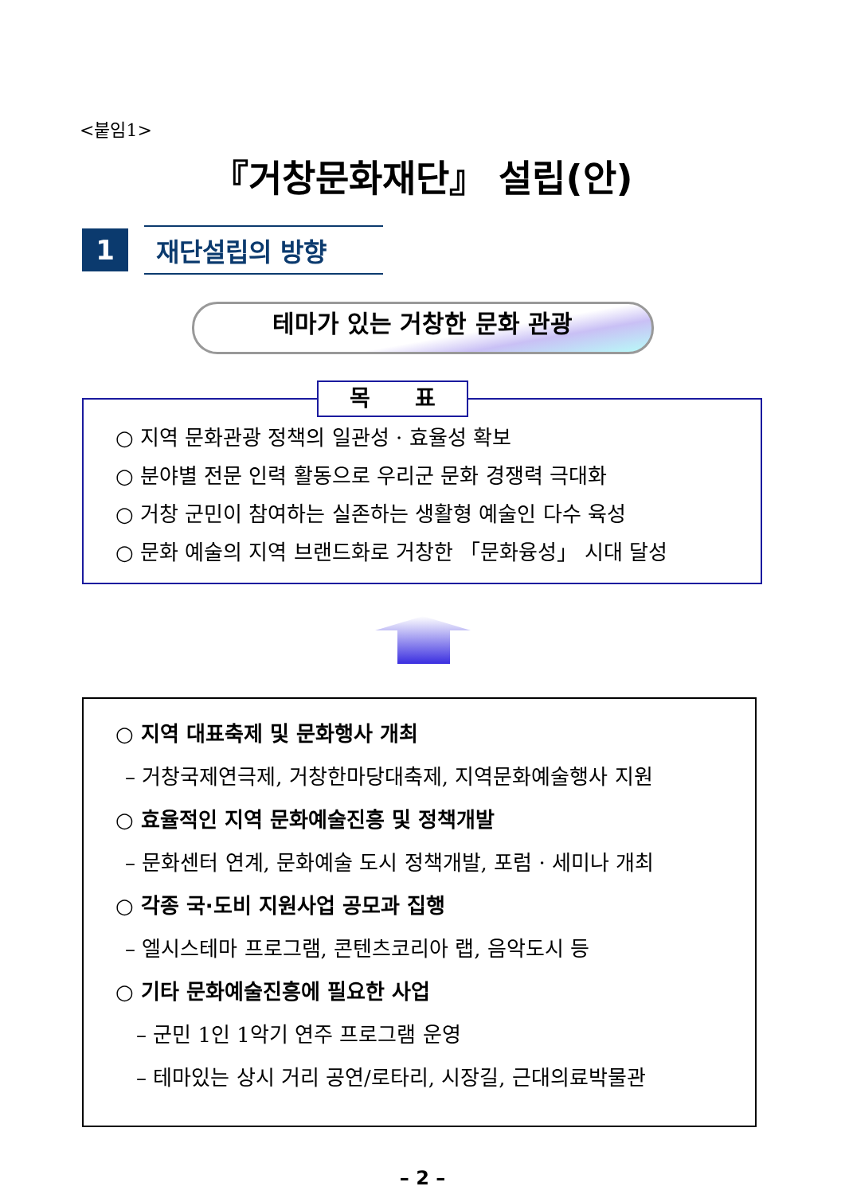<붙임1>
『거창문화재단』 설립(안)
1
재단설립의 방향
테마가 있는 거창한 문화 관광
목　　표
○ 지역 문화관광 정책의 일관성 · 효율성 확보
○ 분야별 전문 인력 활동으로 우리군 문화 경쟁력 극대화
○ 거창 군민이 참여하는 실존하는 생활형 예술인 다수 육성
○ 문화 예술의 지역 브랜드화로 거창한 「문화융성」 시대 달성
○ 지역 대표축제 및 문화행사 개최
– 거창국제연극제, 거창한마당대축제, 지역문화예술행사 지원
○ 효율적인 지역 문화예술진흥 및 정책개발
– 문화센터 연계, 문화예술 도시 정책개발, 포럼 · 세미나 개최
○ 각종 국·도비 지원사업 공모과 집행
– 엘시스테마 프로그램, 콘텐츠코리아 랩, 음악도시 등
○ 기타 문화예술진흥에 필요한 사업
– 군민 1인 1악기 연주 프로그램 운영
– 테마있는 상시 거리 공연/로타리, 시장길, 근대의료박물관
– 2 –